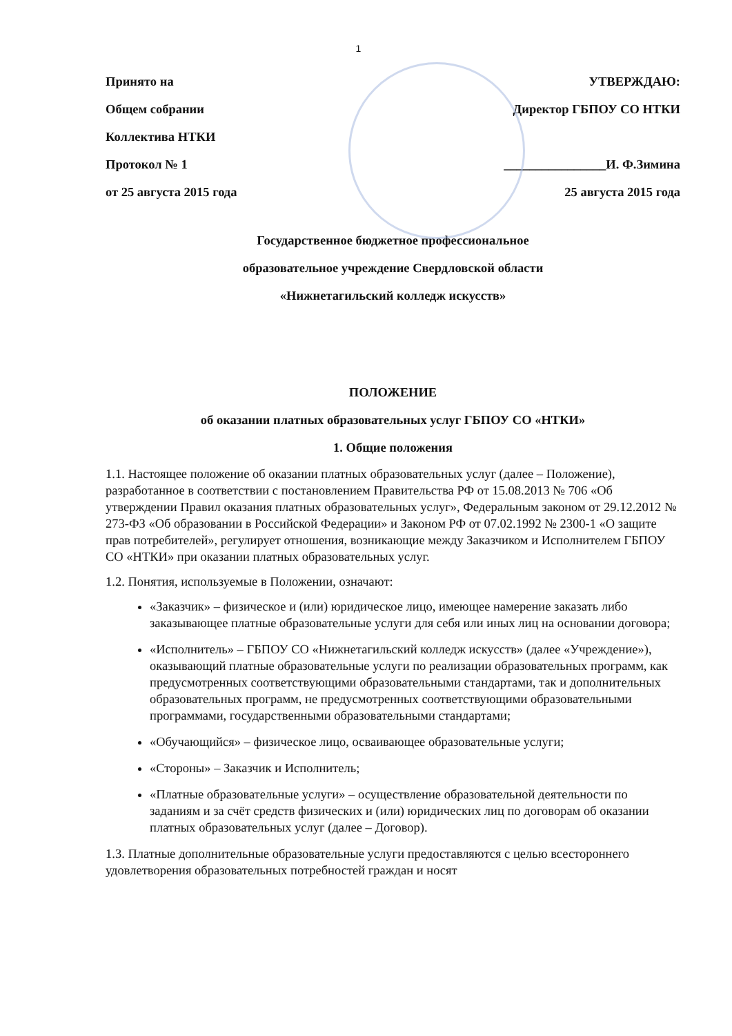1
Принято на
Общем собрании
Коллектива НТКИ
Протокол № 1
от 25 августа 2015 года
УТВЕРЖДАЮ:
Директор ГБПОУ СО НТКИ
________________И. Ф.Зимина
25 августа 2015 года
Государственное бюджетное профессиональное
образовательное учреждение Свердловской области
«Нижнетагильский колледж искусств»
ПОЛОЖЕНИЕ
об оказании платных образовательных услуг ГБПОУ СО «НТКИ»
1. Общие положения
1.1. Настоящее положение об оказании платных образовательных услуг (далее – Положение), разработанное в соответствии с постановлением Правительства РФ от 15.08.2013 № 706 «Об утверждении Правил оказания платных образовательных услуг», Федеральным законом от 29.12.2012 № 273-ФЗ «Об образовании в Российской Федерации» и Законом РФ от 07.02.1992 № 2300-1 «О защите прав потребителей», регулирует отношения, возникающие между Заказчиком и Исполнителем ГБПОУ СО «НТКИ» при оказании платных образовательных услуг.
1.2. Понятия, используемые в Положении, означают:
«Заказчик» – физическое и (или) юридическое лицо, имеющее намерение заказать либо заказывающее платные образовательные услуги для себя или иных лиц на основании договора;
«Исполнитель» – ГБПОУ СО «Нижнетагильский колледж искусств» (далее «Учреждение»), оказывающий платные образовательные услуги по реализации образовательных программ, как предусмотренных соответствующими образовательными стандартами, так и дополнительных образовательных программ, не предусмотренных соответствующими образовательными программами, государственными образовательными стандартами;
«Обучающийся» – физическое лицо, осваивающее образовательные услуги;
«Стороны» – Заказчик и Исполнитель;
«Платные образовательные услуги» – осуществление образовательной деятельности по заданиям и за счёт средств физических и (или) юридических лиц по договорам об оказании платных образовательных услуг (далее – Договор).
1.3. Платные дополнительные образовательные услуги предоставляются с целью всестороннего удовлетворения образовательных потребностей граждан и носят